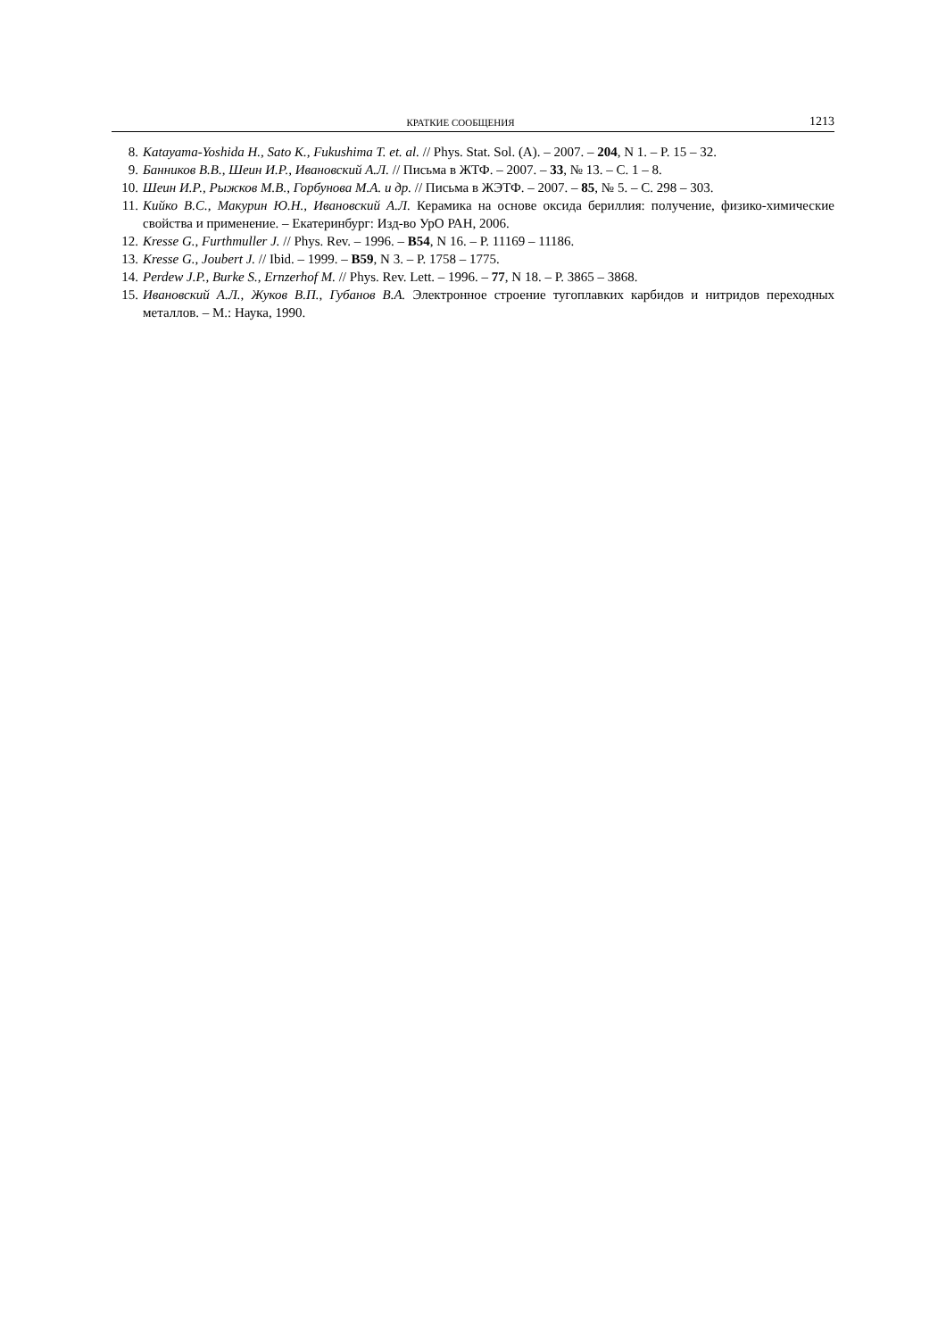КРАТКИЕ СООБЩЕНИЯ 1213
8. Katayama-Yoshida H., Sato K., Fukushima T. et. al. // Phys. Stat. Sol. (A). – 2007. – 204, N 1. – P. 15 – 32.
9. Банников В.В., Шеин И.Р., Ивановский А.Л. // Письма в ЖТФ. – 2007. – 33, № 13. – С. 1 – 8.
10. Шеин И.Р., Рыжков М.В., Горбунова М.А. и др. // Письма в ЖЭТФ. – 2007. – 85, № 5. – С. 298 – 303.
11. Кийко В.С., Макурин Ю.Н., Ивановский А.Л. Керамика на основе оксида бериллия: получение, физико-химические свойства и применение. – Екатеринбург: Изд-во УрО РАН, 2006.
12. Kresse G., Furthmuller J. // Phys. Rev. – 1996. – B54, N 16. – P. 11169 – 11186.
13. Kresse G., Joubert J. // Ibid. – 1999. – B59, N 3. – P. 1758 – 1775.
14. Perdew J.P., Burke S., Ernzerhof M. // Phys. Rev. Lett. – 1996. – 77, N 18. – P. 3865 – 3868.
15. Ивановский А.Л., Жуков В.П., Губанов В.А. Электронное строение тугоплавких карбидов и нитридов переходных металлов. – М.: Наука, 1990.